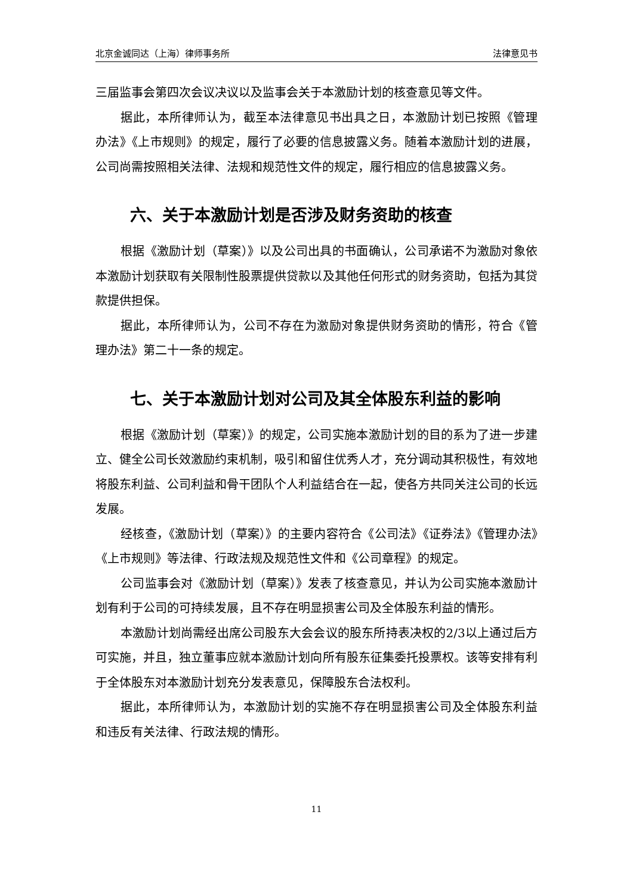北京金诚同达（上海）律师事务所 法律意见书
三届监事会第四次会议决议以及监事会关于本激励计划的核查意见等文件。
据此，本所律师认为，截至本法律意见书出具之日，本激励计划已按照《管理办法》《上市规则》的规定，履行了必要的信息披露义务。随着本激励计划的进展，公司尚需按照相关法律、法规和规范性文件的规定，履行相应的信息披露义务。
六、关于本激励计划是否涉及财务资助的核查
根据《激励计划（草案）》以及公司出具的书面确认，公司承诺不为激励对象依本激励计划获取有关限制性股票提供贷款以及其他任何形式的财务资助，包括为其贷款提供担保。
据此，本所律师认为，公司不存在为激励对象提供财务资助的情形，符合《管理办法》第二十一条的规定。
七、关于本激励计划对公司及其全体股东利益的影响
根据《激励计划（草案）》的规定，公司实施本激励计划的目的系为了进一步建立、健全公司长效激励约束机制，吸引和留住优秀人才，充分调动其积极性，有效地将股东利益、公司利益和骨干团队个人利益结合在一起，使各方共同关注公司的长远发展。
经核查，《激励计划（草案）》的主要内容符合《公司法》《证券法》《管理办法》《上市规则》等法律、行政法规及规范性文件和《公司章程》的规定。
公司监事会对《激励计划（草案）》发表了核查意见，并认为公司实施本激励计划有利于公司的可持续发展，且不存在明显损害公司及全体股东利益的情形。
本激励计划尚需经出席公司股东大会会议的股东所持表决权的2/3以上通过后方可实施，并且，独立董事应就本激励计划向所有股东征集委托投票权。该等安排有利于全体股东对本激励计划充分发表意见，保障股东合法权利。
据此，本所律师认为，本激励计划的实施不存在明显损害公司及全体股东利益和违反有关法律、行政法规的情形。
11